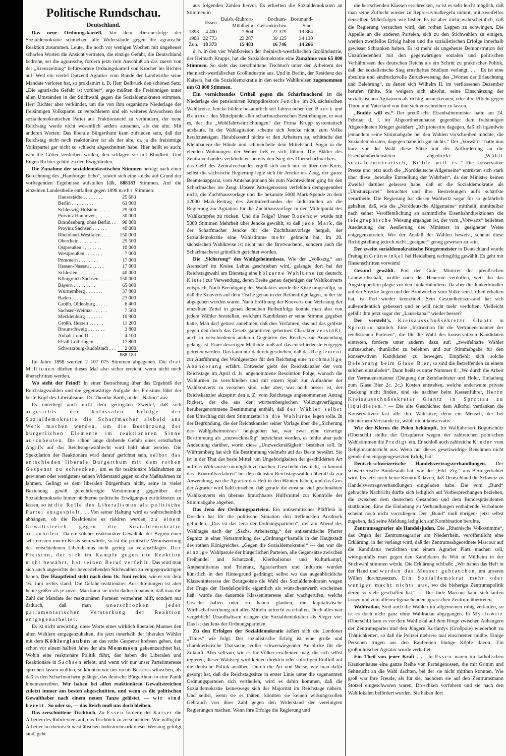Politische Rundschau.
Deutschland.
Das neue Ordnungskartell. Vor dem Riesenerfolge der Sozialdemokratie schmelzen alle Widerstände gegen die agrarische Reaktion zusammen. Leute, die noch vor wenigen Wochen mit ungeheuer scharfen Worten die Ansicht vertraten, die einzige Gefahr, die Deutschland bedrohe, sei die agrarische, fordern jetzt zum Anschluß an das zuerst von der „Kreuzzeitung“ befürwortete Ordnungskartell von Kröcher bis Richter auf. Weil ein viertel Dutzend Agrarier vom Bunde der Landwirthe seine Mandate verloren hat, so proklamirt z. B. Herr Delbrück den schönen Satz: „Die agrarische Gefahr ist vorüber“, ergo müßten die Freisinnigen unter allen Umständen in der Stichwahl gegen die Sozialdemokraten stimmen. Herr Richter aber verkündet, um die von ihm organisirte Niederlage der freisinnigen Volkspartei zu verschleiern und ein weiteres Anwachsen der sozialdemokratischen Partei aus Fraktionsneid zu verhindern, der neue Reichstag werde nicht wesentlich anders aussehen, als der alte. Mit anderen Worten: Das liberale Bürgerthum kann zufrieden sein, daß der Reichstag nicht noch reaktionärer ist als der alte, da ja die freisinnige Volkspartei gar nicht so schlecht abgeschnitten habe. Hier heißt es auch: wen die Götter verderben wollen, den schlagen sie mit Blindheit. Und Eugen Richter gehört zu den Ewigblinden.
Die Zunahme der sozialdemokratischen Stimmen beträgt nach einer Berechnung des „Hamburger Echo“, soweit sich eine solche auf Grund der vorliegenden Ergebnisse aufstellen läßt, 888183 Stimmen. Auf die einzelnen Landestheile entfallen gegen 1898 mehr Stimmen:
| Hansestädte . . . . . . . . | 25 683 |
| Berlin . . . . . . . . . | 63 000 |
| Schleswig-Holstein . . . . . | 29 500 |
| Provinz Hannover . . . . . | 30 000 |
| Brandenburg, ohne Berlin . . | 90 000 |
| Provinz Sachsen . . . . . . | 40 000 |
| Rheinland-Westfalen . . . . | 150 000 |
| Oberrhein . . . . . . . . | 29 500 |
| Ostpreußen . . . . . . . . | 10 000 |
| Westpreußen . . . . . . . | 7 000 |
| Pommern . . . . . . . . | 17 000 |
| Hessen-Nassau . . . . . . | 17 000 |
| Schlesien . . . . . . . . | 40 000 |
| Königreich Sachsen . . . . . | 150 000 |
| Bayern . . . . . . . . . | 65 000 |
| Württemberg . . . . . . . | 37 800 |
| Baden . . . . . . . . . | 23 000 |
| Großh. Oldenburg . . . . . | 6 400 |
| Sachsen-Weimar . . . . . . | 7 500 |
| Mecklenburg . . . . . . . | 10 900 |
| Großh. Hessen . . . . . . | 11 200 |
| Braunschweig . . . . . . . | 3 800 |
| Anhalt I und II . . . . . . | 4 100 |
| Elsaß-Lothringen . . . . . | 17 800 |
| Schwarzburg-Rudolstadt . . . | 2 000 |
| | 888 183 |
Im Jahre 1898 wurden 2 107 075 Stimmen abgegeben. Die drei Millionen dürften dieses Mal also sicher erreicht, wenn nicht noch überschritten werden.
Wo steht der Feind? In einer Betrachtung über das Ergebniß der Reichstagswahlen und die gegenwärtige Aufgabe des Freisinns führt der beste Kopf des Liberalismus, Dr. Theodor Barth, in der „Nation“ aus:
Es unterliegt auch nicht dem geringsten Zweifel, daß sich angesichts der kolossalen Erfolge der Sozialdemokratie die Scharfmacher alsbald ans Werk machen werden, um die Bestürzung der bürgerlichen Elemente im reaktionären Sinne auszubeuten. Die schon lange drohende Gefahr eines ernsthaften Angriffs auf das Reichstagswahlrecht wird bald akut werden. Die Spekulation der Reaktionäre wird darauf gerichtet sein, selbst das entschieden liberale Bürgerthum mit dem rothen Gespenst zu schrecken, um es für reaktionäre Maßnahmen zu gewinnen oder wenigstens seinen Widerstand gegen solche Maßnahmen zu lähmen. Gelingt es dem liberalen Bürgerthum nicht, seine in vieler Beziehung gewiß gerechtfertigte Verstimmung gegenüber der Sozialdemokratie hinter nüchterne politische Erwägungen zurücktreten zu lassen, so ist die Rolle des Liberalismus als politische Partei ausgespielt. . . Von seiner Haltung wird es wahrscheinlich abhängen, ob die Reaktionäre es riskiren werden, zu einem Gewaltstreich gegen die Sozialdemokratie auszuholen. Da ein solcher reaktionärer Gewaltakt der Beginn einer sehr ernsten innern Krisis sein würde, so ist die politische Verantwortung des entschiedenen Liberalismus nicht gering zu veranschlagen. Der Freisinn, der sich im Kampfe gegen die Reaktion nicht bewährt, hat seinen Beruf verfehlt. Das wird man sich auch angesichts der bevorstehenden Stichwahlen zu vergegenwärtigen haben. Der Hauptfeind steht nach dem 16. Juni rechts, wie er vor dem 16. Juni rechts stand. Die Gefahr reaktionärer Ausschreitungen ist aber heute größer als je zuvor. Man kann sie nicht dadurch bannen, daß man die Zahl der Mandate der reaktionären Parteien vermehren hilft, sondern nur dadurch, daß man unerschrocken jeder parlamentarischen Verstärkung der Reaktion entgegenarbeitet.
Es ist nicht unwichtig, diese Worte eines wirklich liberalen Mannes den alten Wählern entgegenzuhalten, die jetzt innerhalb der liberalen Wähler mit dem Köhlerglauben an das rothe Gespenst krebsen gehen, den schon vor einem halben Jahre der alte Mommsen gekennzeichnet hat. Wohin eine reaktionäre Politik führt, das haben die Liberalen und Reaktionäre in Sachsen erlebt, und wenn wir nur unser Parteiinteresse sprechen lassen wollten, so könnten wir uns nichts Besseres wünschen, als daß es den Scharfmachern gelänge, das deutsche Bürgerthum in eine Panik hineinzutreiben. Wir haben bei allen reaktionären Gewaltstreichen zuletzt immer am besten abgeschnitten, und wenn es die politischen Gewalthaber nach einem neuen Tanze gelüstet, — wir sind bereit. So oder so, — das Reich muß uns doch bleiben.
Das zerschnittene Tischtuch. Zu Essen forderte der Kaiser die Arbeiter des Ruhrreviers auf, das Tischtuch zu zerschneiden. Wie willig die Arbeiter im rheinisch-westfälischen Industriebezirk dieser Weisung gefolgt sind, geht
aus folgenden Zahlen hervor. Es erhielten die Sozialdemokraten an Stimmen in
| | Essen | Duisb.-Ruhrort- Mühlheim | Bochum- Gelsenkirchen | Dortmund- Stadt |
| --- | --- | --- | --- | --- |
| 1898 | 4 400 | 7 804 | 22 379 | 19 864 |
| 1903 | 22 773 | 23 287 | 39 125 | 34 130 |
| Zun. | 18 373 | 15 483 | 16 746 | 14 266 |
d. h. in den vier Wahlkreisen der rheinisch-westfälischen Großindustrie, der Heimath Krupps, hat die Sozialdemokratie eine Zunahme von 65 000 Stimmen. So sieht das zerschnittene Tischtuch unter den Arbeitern der rheinisch-westfälischen Großindustrie aus. Und in Berlin, der Residenz des Kaisers, hat die Sozialdemokratie in den sechs Wahlkreisen zugenommen um 63 000 Stimmen.
Ein vernichtendes Urtheil gegen die Scharfmacherei ist die Niederlage des pensionirten Kruppdirektors Jencke im 20. sächsischen Wahlkreise. Jencke bildete bekanntlich seit Jahren neben den Bueck und Beumer den Mittelpunkt aller scharfmacherischen Bestrebungen, er war es, der die „Wohlfahrtseinrichtungen“ der Firma Krupp systematisch ausbaute. In der Wahlagitation scheute sich Jencke nicht, zum Volke herabzusteigen. Herablassend nickte er den Arbeitern zu, schüttelte den Kleinbauern die Hände und schmeichelte dem Mittelstand. Sogar in die elenden Wohnungen der Weber ließ er sich führen. Die Blätter des Zentralverbandes verkündeten bereits den Sieg des Oberscharfmachers — das Geld des Zentralverbandes ergoß sich auch nur so über den Kreis, selbst die sächsische Regierung legte sich für Jencke ins Zeug, der ganze Beamtenapparat, vom Amtshauptmann bis zum Nachtwächter, ging für den Scharfmacher ins Zeug. Unsere Parteigenossen verfehlten demgegenüber nicht, die Zuchthausvorlage und die bekannte 5000 Mark-Spende zu dem 12000 Mark-Beitrag des Zentralverbandes der Industriellen an die Regierung zur Agitation für die Zuchthausvorlage in den Mittelpunkt des Wahlkampfes zu rücken. Und die Folge? Unser Rosenow wurde mit 5000 Stimmen Mehrheit über Jencke gewählt, so daß jede Mark, die der Scharfmacher Jencke für die Zuchthausvorlage hergab, der Sozialdemokratie eine Wahlstimme mehr gebracht hat. Im 20. sächsischen Wahlkreise ist nicht nur die Brotwucherei, sondern auch die Scharfmacherei gründlich gerichtet worden.
Die „Sicherung“ des Wahlgeheimnisses. Wie der „Volksztg.“ aus Arensdorf im Kreise Lebus geschrieben wird, gelangte dort bei der Reichstagswahl am Dienstag eine hölzerne Wahlurne (zu deutsch: Kiste) zur Verwendung, deren Breite genau derjenigen der Wahlkouverts entsprach. Nach Beendigung des Wahlaktes wurde die Kiste umgestülpt, so daß die Kouverts auf dem Tische genau in der Reihenfolge lagen, in der sie abgegeben worden waren. Nach Eröffnung der Kouverts und Verlesung der einzelnen Zettel in genau derselben Reihenfolge konnte man also von jedem Wähler feststellen, welchem Kandidaten er seine Stimme gegeben hatte. Man darf getrost annehmen, daß dies Verfahren, das auf das gröbste gegen den durch das Gesetz garantirten geheimen Charakter verstößt, auch in verschiedenen anderen Gegenden des Reiches zur Anwendung gelangt ist. Einer derartigen Methode muß auf das entschiedenste entgegen getreten werden. Das kann nur dadurch geschehen, daß das Reglement zur Ausführung des Wahlgesetzes für den Reichstag eine nochmalige Abänderung erfährt. Entweder giebt der Reichskanzler der vom Reichstage im April d. Js. angenommene Resolution Folge, wonach die Wahlurnen zu verschließen und mit einem Spalt zur Aufnahme der Wahlkouverts zu versehen sind, oder aber, was noch besser ist, der Reichskanzler akzeptirt den s. Z. vom Reichstage angenommenen Antrag Rickert, der die aus der württembergischen Vollzugsverfügung herübergenommene Bestimmung enthält, daß der Wähler selbst den Umschlag mit dem Stimmzettel in die Wahlurne legen solle. In der Begründung, die der Reichskanzler seiner Vorlage über die „Sicherung des Wahlgeheimnisses“ beigegeben hat, war zwar eine derartige Bestimmung als „unzweckmäßig“ bezeichnet worden, es fehlte aber jede Andeutung darüber, worin diese „Unzweckmäßigkeit“ bestehen soll. In Württemberg hat sich die Bestimmung vielmehr auf das Beste bewährt. Sie ist in der That das beste Mittel, um Ungehörigkeiten der geschilderten Art auf das Wirksamste unmöglich zu machen. Geschieht das nicht, so kommt das „Kontrollverfahren“ bei den nächsten Reichstagswahlen überall da zur Anwendung, wo die Agrarier das Heft in den Händen haben, und das Gros der Agrarier wird bald einsehen, daß gerade die einst so viel geschmähten Wahlkouverts ein überaus brauchbares Hülfsmittel zur Kontrolle der Stimmabgabe abgeben.
Das Jena der Ordnungsparteien. Ein antisemitisches Pfäfflein in Dresden hat für die politische Situation den treffendsten Ausdruck gefunden. „Das ist das Jena der Ordnungsparteien“, rief am Abend des Wahltages nach der „Sächs. Arbeiterztg.“ der antisemitische Pfarrer Segnitz in einer Versammlung des „Ordnungs“kartells in der Hauptstadt des rothen Königreiches. „Gegen die Sozialdemokratie!“ — das war die einzige Wahlparole der bürgerlichen Parteien, alle Gegensätze zwischen Freihandel und Schutzzoll, Klerikalismus und Kulturkampf, Antisemitismus und Toleranz, Agrarierthum und Industrie wurden künstlich in den Hintergrund gedrängt; selbst wo das augenblickliche Klasseninteresse der Bourgeoisie die Wahl des Sozialdemokraten wegen der Frage der Handelspolitik eigentlich als wünschenswerth erscheinen ließ, wurde das dauernde Klasseninteresse aller wachgerufen, welche Ursache haben oder zu haben glauben, die kapitalistische Wirthschaftsordnung mit allen Mitteln aufrecht zu erhalten. Doch alles war vergeblich! Unaufhaltsam dringen die Sozialdemokraten als Sieger vor: Das ist das Jena der Ordnungsparteien.
Zu den Erfolgen der Sozialdemokratie äußert sich die Londoner „Times“ wie folgt: Der sozialistische Erfolg ist eine große und charakteristische Thatsache, voller schwerwiegender Ausblicke für die Zukunft. Aber seltsam, wie es für Völker erscheinen mag, die sich selbst regieren, dieser Wahlsieg wird keinen direkten oder sofortigen Einfluß auf die deutsche Politik ausüben. Durch die Art und Weise, wie man dafür gesorgt hat, daß die Reichstagssitze in erster Linie unter die sogenannten Ordnungsparteien sich vertheilen, wird es dahin kommen, daß die Sozialdemokratie keineswegs sich der Majorität im Reichstage nähern. Und selbst, wenn sie es thäten, könnten sie keinen wirkungsvollen Gebrauch von ihrer Zahl gegen den Widerstand der vereinigten Regierungen machen. Wenn ihre Erfolge die Regierung und
die herrschenden Klassen erschrecken, so ist es sehr leicht möglich, daß man seine Zuflucht wieder zu Repressivmaßregeln nimmt, mit zweifellos denselben Mißerfolgen wie bisher. Es ist aber mehr wahrscheinlich, daß die Regierung versuchen wird, den rothen Lappen zu schwingen. Die Appelle an die anderen Parteien, sich zu den Stichwahlen zu einigen, werden zweifellos Erfolg haben und die sozialistischen Erfolge innerhalb gewisser Schranken halten. Es ist mehr als ungeheure Demonstration der Unzufriedenheit mit den gegenwärtigen sozialen und politischen Verhältnissen des deutschen Reichs als ein Schritt zu praktischer Politik, daß der sozialistische Sieg ernsthaftes Studium verlangt. . . . Es ist eine absolute und eindrucksvolle Zurückweisung des „Wortes der Erleuchtung und Belehrung“, zu denen sich Wilhelm II. im verflossenen Dezember berufen fühlte. Sie weigern sich absolut, seine Einschätzung der sozialistischen Agitatoren als richtig anzuerkennen, oder ihre Pflicht gegen Thron und Vaterland von ihm sich vorschreiben zu lassen.
„Budde will es.“ Der preußische Eisenbahnminister hatte am 24. Februar d. J. im Abgeordnetenhause gegenüber dem freisinnigen Abgeordneten Krieger geäußert: „Ich protestire dagegen, daß ich irgendwie jemandem seine Stimmabgabe bei den Wahlen vorschreiben möchte; die Sozialdemokraten, dagegen habe ich gar nichts.“ Der „Vorwärts“ hatte nun kurz vor der Wahl diese Sätze mit der Aufforderung an die Eisenbahnbediensteten abgedruckt: „Wählt sozialdemokratisch, Budde will es.“ Die konservative Presse und jetzt auch die „Norddeutsche Allgemeine“ entrüsten sich stark über diese „bewußte Entstellung der Wahrheit“, da der Minister keinen Zweifel darüber gelassen habe, daß er die Sozialdemokratie als „Umsturzpartei“ betrachtet und ihre Bestrebungen auf's schärfste verurtheile. Die Regierung hat diesen Wahlwitz sogar für so gefährlich gehalten, daß, wie die „Norddeutsche Allgemeine“ mittheilt, unmittelbar nach seiner Veröffentlichung an sämmtliche Eisenbahndirektionen die telegraphische Weisung ergangen ist, der vom „Vorwärts“ beliebten Ausdeutung der Aeußerung des Ministers in geeigneter Weise entgegenzutreten. Wie der Ausfall der Wahlen beweist, scheint diese Richtigstellung jedoch nicht „geeignet“ genug gewesen zu sein.
Der zweite sozialdemokratische Bürgermeister in Deutschland wurde Freitag in Grünwinkel bei Heidelberg rechtsgiltig gewählt. Es geht mit Riesenschritten vorwärts!
Gesund gewählt. Pod der Gute, Minister der preußischen Landwirthschaft, wollte nach der Heuernte verduften, weil ihn das Angstzipperlein plagte vor den Junkerbündlern. Da aber die Junkerbündler auf der Strecke liegen und der Brodwucher vom Volke sein Urtheil erhalten hat, ist Pod wieder kreuzfidel. Sein Gesundheitszustand hat sich außerordentlich gebessert und er will nicht mehr verduften. Vielleicht gefällt ihm jetzt sogar der „Lausekanal“ wieder besser?
Der versteht's. Kreisausschußsekretär Glantz in Sprottau nämlich. Eine „Instruktion für die Vertrauensmänner der reichstreuen Parteien“, die für die Wahl des konservativen Kandidaten eintreten, forderte unter anderm dazu auf: „zweifelhafte Wähler aufzusuchen, thunlichst zu belehren und zur Stimmabgabe für den konservativen Kandidaten zu bewegen. Empfiehlt sich solche Belehrung beim Glase Bier, so sind die Betreffenden zu einem solchen einzuladen“. Dann heißt es unter Nummer 8: „Wo durch die Arbeit der Vertrauensmänner (Dingung der Zettelanbieter und Holer, Einladung zum Glase Bier 2c. 2c.) Kosten entstehen, welche anderweite private Deckung nicht finden, sind sie nachher beim Kassenführer, Herrn Kreisausschußsekretär Glantz in Sprottau zu liquidieren.“ — Die alte Geschichte: dem Alkohol verdanken die Konservativen fast alle ihre Wahlsitze; denn ein Mensch, der bei nüchternem Verstande ist, wählt nicht konservativ.
Wie der Klerus die Polen bekämpft. Im Wallfahrtsort Bogutschütz (Oberschl.) stellte der Ortspfarrer wegen der zahlreichen polnischen Wahlstimmen die Predigt ein. Er schloß auch zahlreiche Kinder vom Religionsunterricht aus. Wenn nur dieses gesetzwidrige Benehmen nicht gerade den entgegengesetzten Erfolg hat!
Deutsch-schweizerische Handelsvertragsverhandlungen. Der schweizerische Bundesrath hat, wie der „Frkf. Ztg.“ aus Bern gedrahtet wird, bis jetzt noch keine Kenntniß davon, daß Deutschland die Schweiz zu Handelsvertragsverhandlungen eingeladen habe. Die vom „Bund“ gebrachte Nachricht dürfte sich lediglich auf Vorbesprechungen beziehen, die zwischen dem deutschen Gesandten und dem Bundespräsidenten stattfanden. Eine die Einladung zu Verhandlungen enthaltende Verbalnote scheint noch nicht vorzuliegen. Der „Bund“ muß übrigens jetzt selbst zugeben, daß seine Meldung lediglich auf Kombination beruhte.
Zentrumsagrarier als Handelsjuden. Die „Rheinische Volksstimme“, das Organ der Zentrumsagrarier am Niederrhein, veröffentlicht eine Erklärung, in der verlangt wird, daß der Zentrumsabgeordnete Marcour auf die Kandidatur verzichten und einem Agrarier Platz machen soll, widrigenfalls man gegen den Kandidaten de Witt in Mülheim in der Stichwahl stimmen würde. Die Erklärung schließt: „Wir haben das Heft in der Hand und werden das Messer gebrauchen, um unseren Willen durchzusetzen. Ein Sozialdemokrat mehr oder weniger macht nichts aus, wo die bisherige Zentrumspolitik deren so viele geschaffen hat.“ — Der Jude Marcour kann sich taufen lassen und zum alleinseligmachenden agrarischen Zentrum übertreten.
Wahlradau. Sind auch die Wahlen im allgemeinen ruhig verlaufen, so ist es doch nicht ganz ohne Wahlradau abgegangen. In Myslowitz (Oberschl.) kam es vor dem Wahllokal auf dem Ringe zwischen Anhängern der Zentrumspartei und den Jüngern Korfantys (Großpole) wiederholt zu Thätlichkeiten, so daß die Polizei mehrere mal einschreiten mußte. Einige Personen trugen aus den Raufereien blutige Köpfe davon. Ein großpolnischer Agitator wurde verhaftet.
Ein Theil von jener Kraft . . . In Essen waren im katholischen Krankenhause eine ganze Reihe von Parteigenossen, die mit Grimm und Sehnsucht an die Wahl dachten, bei der sie nicht mitthun konnten. Wie groß war ihre Freude, als für sie, nachdem sie auf den Zentrumsmann Stötzel eingeschworen waren, Droschken vorfuhren und sie nach den Wahllokalen befördert wurden. Sie haben dort